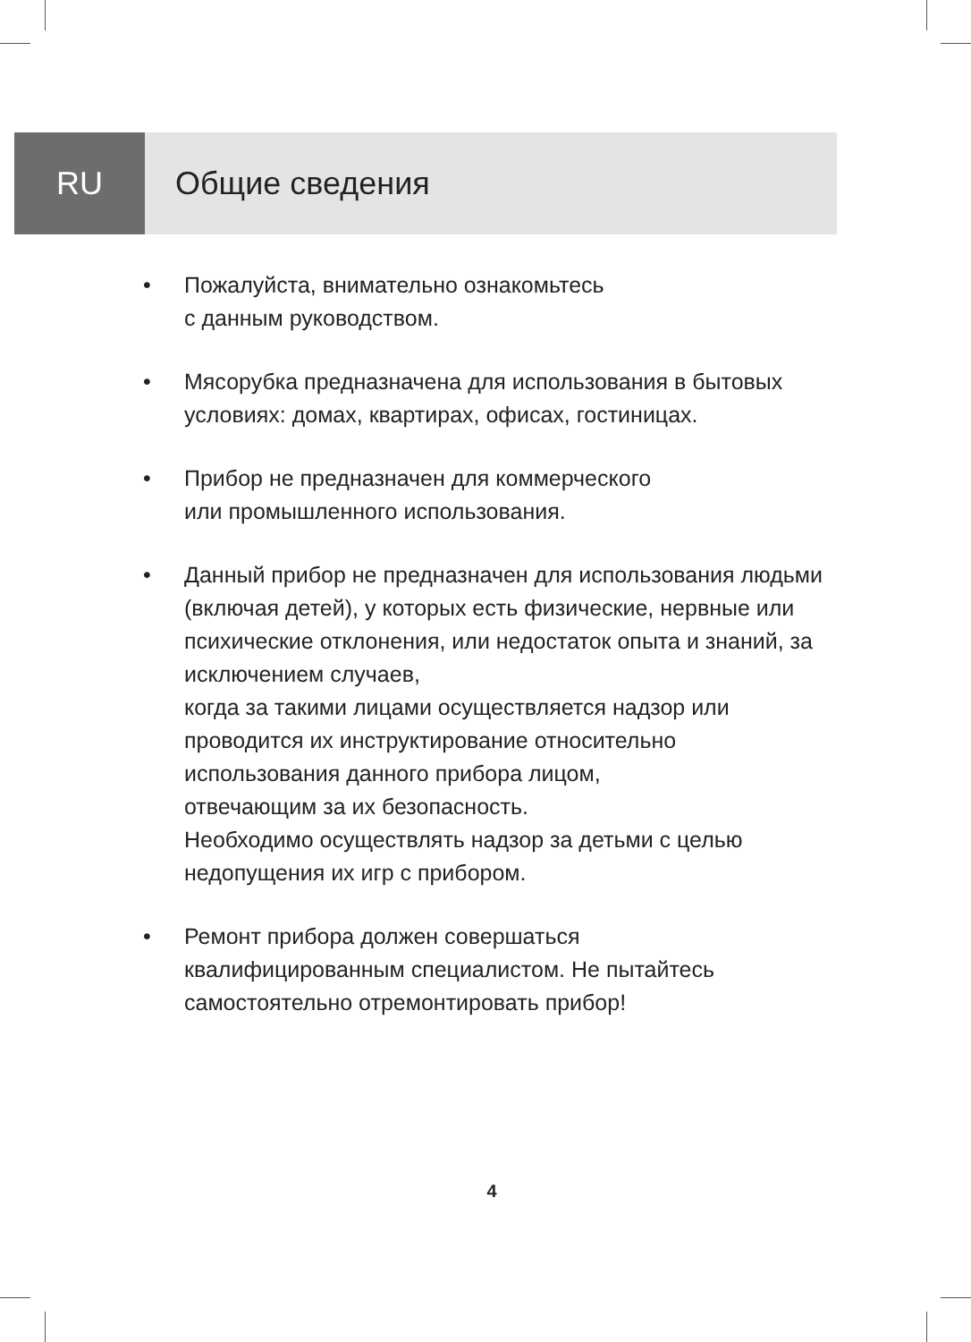RU Общие сведения
• Пожалуйста, внимательно ознакомьтесь
с данным руководством.
• Мясорубка предназначена для использования в бытовых условиях: домах, квартирах, офисах, гостиницах.
• Прибор не предназначен для коммерческого
или промышленного использования.
• Данный прибор не предназначен для использования людьми (включая детей), у которых есть физические, нервные или психические отклонения, или недостаток опыта и знаний, за исключением случаев,
когда за такими лицами осуществляется надзор или проводится их инструктирование относительно использования данного прибора лицом,
отвечающим за их безопасность.
Необходимо осуществлять надзор за детьми с целью недопущения их игр с прибором.
• Ремонт прибора должен совершаться
квалифицированным специалистом. Не пытайтесь самостоятельно отремонтировать прибор!
4